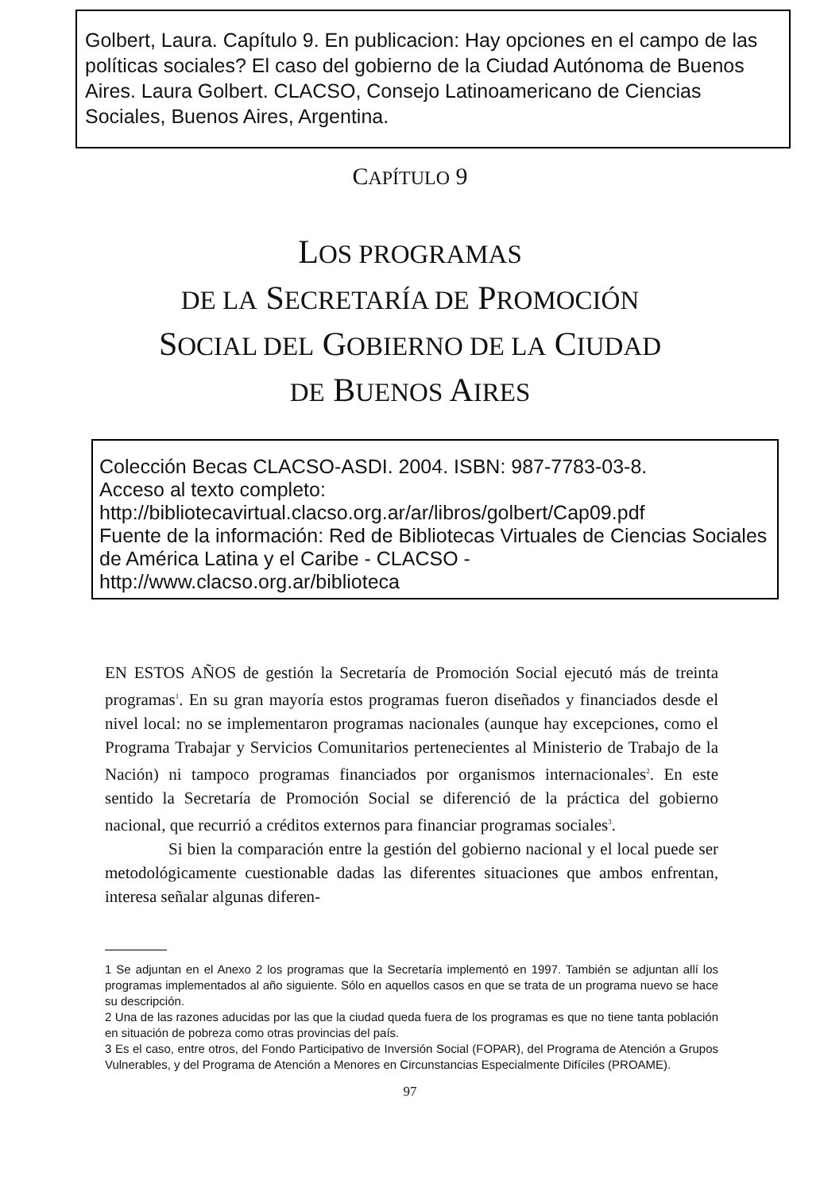Golbert, Laura. Capítulo 9. En publicacion: Hay opciones en el campo de las políticas sociales? El caso del gobierno de la Ciudad Autónoma de Buenos Aires. Laura Golbert. CLACSO, Consejo Latinoamericano de Ciencias Sociales, Buenos Aires, Argentina.
CAPÍTULO 9
LOS PROGRAMAS
DE LA SECRETARÍA DE PROMOCIÓN
SOCIAL DEL GOBIERNO DE LA CIUDAD
DE BUENOS AIRES
Colección Becas CLACSO-ASDI. 2004. ISBN: 987-7783-03-8.
Acceso al texto completo:
http://bibliotecavirtual.clacso.org.ar/ar/libros/golbert/Cap09.pdf
Fuente de la información: Red de Bibliotecas Virtuales de Ciencias Sociales de América Latina y el Caribe - CLACSO - http://www.clacso.org.ar/biblioteca
EN ESTOS AÑOS de gestión la Secretaría de Promoción Social ejecutó más de treinta programas<sup>1</sup>. En su gran mayoría estos programas fueron diseñados y financiados desde el nivel local: no se implementaron programas nacionales (aunque hay excepciones, como el Programa Trabajar y Servicios Comunitarios pertenecientes al Ministerio de Trabajo de la Nación) ni tampoco programas financiados por organismos internacionales<sup>2</sup>. En este sentido la Secretaría de Promoción Social se diferenció de la práctica del gobierno nacional, que recurrió a créditos externos para financiar programas sociales<sup>3</sup>.
Si bien la comparación entre la gestión del gobierno nacional y el local puede ser metodológicamente cuestionable dadas las diferentes situaciones que ambos enfrentan, interesa señalar algunas diferen-
1 Se adjuntan en el Anexo 2 los programas que la Secretaría implementó en 1997. También se adjuntan allí los programas implementados al año siguiente. Sólo en aquellos casos en que se trata de un programa nuevo se hace su descripción.
2 Una de las razones aducidas por las que la ciudad queda fuera de los programas es que no tiene tanta población en situación de pobreza como otras provincias del país.
3 Es el caso, entre otros, del Fondo Participativo de Inversión Social (FOPAR), del Programa de Atención a Grupos Vulnerables, y del Programa de Atención a Menores en Circunstancias Especialmente Difíciles (PROAME).
97